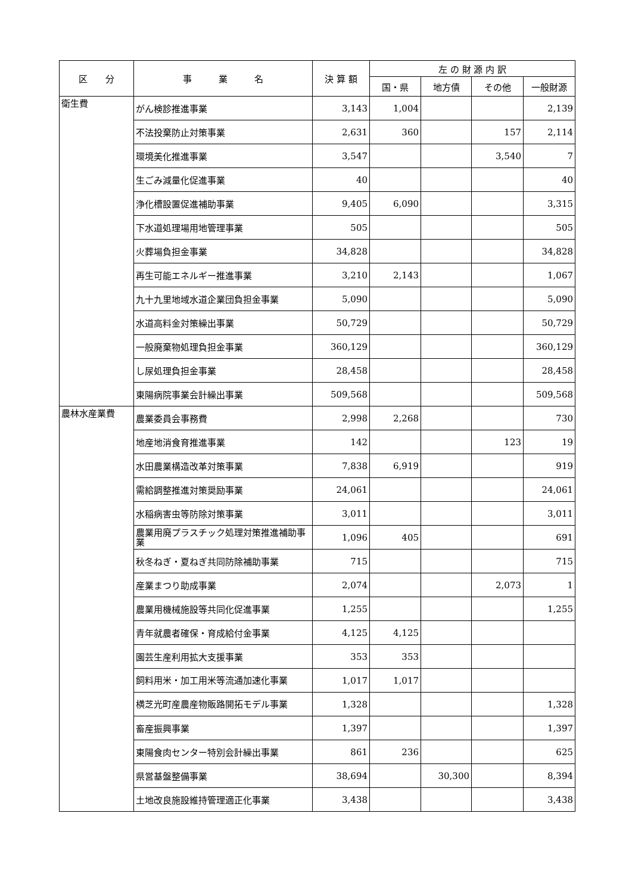| 区 分 | 事 業 名 | 決 算 額 | 左 の 財 源 内 訳 | | | |
| --- | --- | --- | --- | --- | --- | --- |
| | | | 国・県 | 地方債 | その他 | 一般財源 |
| 衛生費 | がん検診推進事業 | 3,143 | 1,004 | | | 2,139 |
| | 不法投棄防止対策事業 | 2,631 | 360 | | 157 | 2,114 |
| | 環境美化推進事業 | 3,547 | | | 3,540 | 7 |
| | 生ごみ減量化促進事業 | 40 | | | | 40 |
| | 浄化槽設置促進補助事業 | 9,405 | 6,090 | | | 3,315 |
| | 下水道処理場用地管理事業 | 505 | | | | 505 |
| | 火葬場負担金事業 | 34,828 | | | | 34,828 |
| | 再生可能エネルギー推進事業 | 3,210 | 2,143 | | | 1,067 |
| | 九十九里地域水道企業団負担金事業 | 5,090 | | | | 5,090 |
| | 水道高料金対策繰出事業 | 50,729 | | | | 50,729 |
| | 一般廃棄物処理負担金事業 | 360,129 | | | | 360,129 |
| | し尿処理負担金事業 | 28,458 | | | | 28,458 |
| | 東陽病院事業会計繰出事業 | 509,568 | | | | 509,568 |
| 農林水産業費 | 農業委員会事務費 | 2,998 | 2,268 | | | 730 |
| | 地産地消食育推進事業 | 142 | | | 123 | 19 |
| | 水田農業構造改革対策事業 | 7,838 | 6,919 | | | 919 |
| | 需給調整推進対策奨励事業 | 24,061 | | | | 24,061 |
| | 水稲病害虫等防除対策事業 | 3,011 | | | | 3,011 |
| | 農業用廃プラスチック処理対策推進補助事業 | 1,096 | 405 | | | 691 |
| | 秋冬ねぎ・夏ねぎ共同防除補助事業 | 715 | | | | 715 |
| | 産業まつり助成事業 | 2,074 | | | 2,073 | 1 |
| | 農業用機械施設等共同化促進事業 | 1,255 | | | | 1,255 |
| | 青年就農者確保・育成給付金事業 | 4,125 | 4,125 | | | |
| | 園芸生産利用拡大支援事業 | 353 | 353 | | | |
| | 飼料用米・加工用米等流通加速化事業 | 1,017 | 1,017 | | | |
| | 横芝光町産農産物販路開拓モデル事業 | 1,328 | | | | 1,328 |
| | 畜産振興事業 | 1,397 | | | | 1,397 |
| | 東陽食肉センター特別会計繰出事業 | 861 | 236 | | | 625 |
| | 県営基盤整備事業 | 38,694 | | 30,300 | | 8,394 |
| | 土地改良施設維持管理適正化事業 | 3,438 | | | | 3,438 |